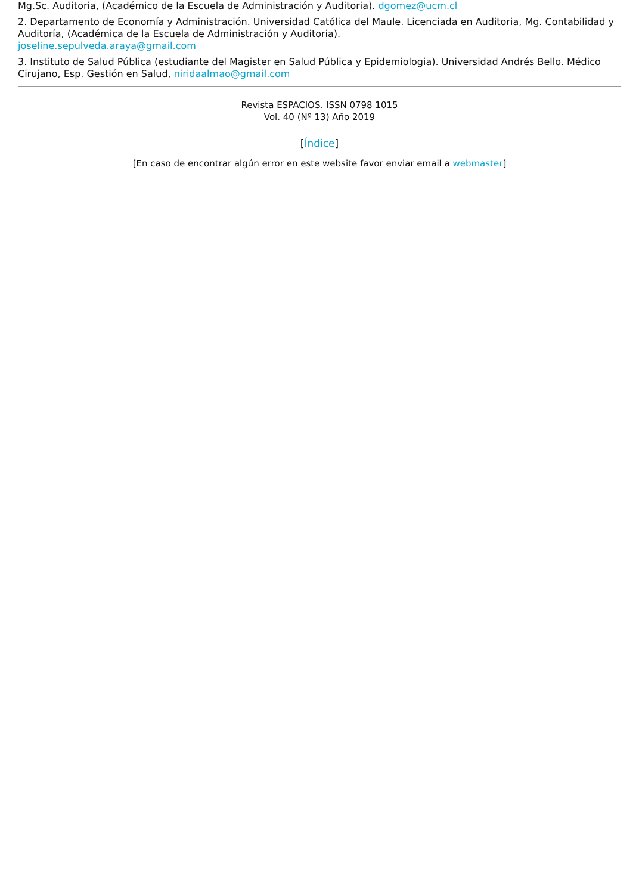Mg.Sc. Auditoria, (Académico de la Escuela de Administración y Auditoria). dgomez@ucm.cl
2. Departamento de Economía y Administración. Universidad Católica del Maule. Licenciada en Auditoria, Mg. Contabilidad y Auditoría, (Académica de la Escuela de Administración y Auditoria).
joseline.sepulveda.araya@gmail.com
3. Instituto de Salud Pública (estudiante del Magister en Salud Pública y Epidemiologia). Universidad Andrés Bello. Médico Cirujano, Esp. Gestión en Salud, niridaalmao@gmail.com
Revista ESPACIOS. ISSN 0798 1015
Vol. 40 (Nº 13) Año 2019
[Índice]
[En caso de encontrar algún error en este website favor enviar email a webmaster]